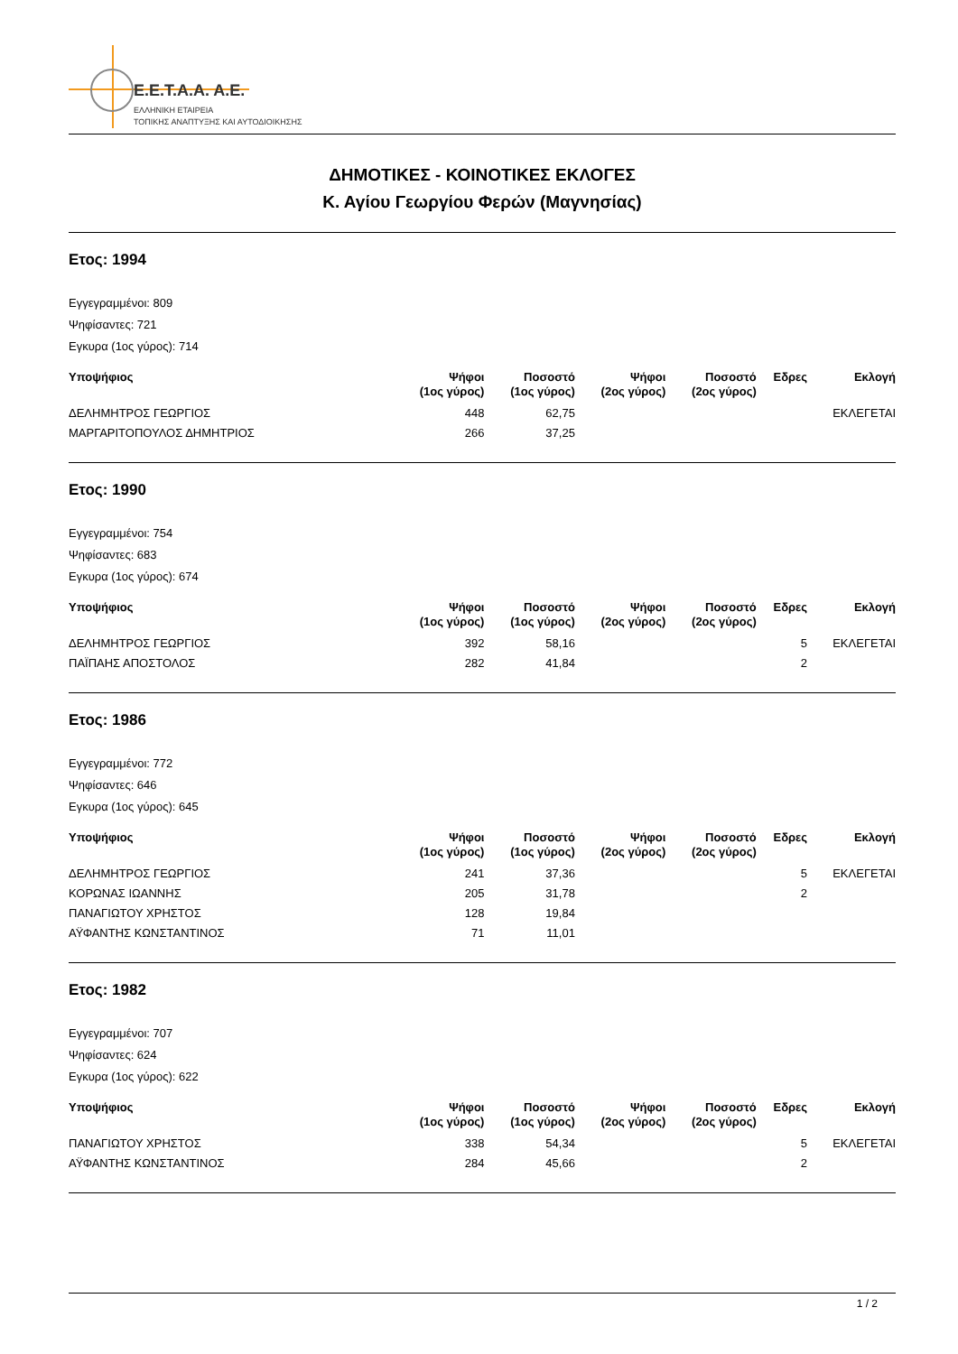E.E.T.A.A. A.E.
ΕΛΛΗΝΙΚΗ ΕΤΑΙΡΕΙΑ
ΤΟΠΙΚΗΣ ΑΝΑΠΤΥΞΗΣ ΚΑΙ ΑΥΤΟΔΙΟΙΚΗΣΗΣ
ΔΗΜΟΤΙΚΕΣ - ΚΟΙΝΟΤΙΚΕΣ ΕΚΛΟΓΕΣ
Κ. Αγίου Γεωργίου Φερών (Μαγνησίας)
Ετος: 1994
Εγγεγραμμένοι: 809
Ψηφίσαντες: 721
Εγκυρα (1ος γύρος): 714
| Υποψήφιος | Ψήφοι (1ος γύρος) | Ποσοστό (1ος γύρος) | Ψήφοι (2ος γύρος) | Ποσοστό (2ος γύρος) | Εδρες | Εκλογή |
| --- | --- | --- | --- | --- | --- | --- |
| ΔΕΛΗΜΗΤΡΟΣ ΓΕΩΡΓΙΟΣ | 448 | 62,75 | | | | ΕΚΛΕΓΕΤΑΙ |
| ΜΑΡΓΑΡΙΤΟΠΟΥΛΟΣ ΔΗΜΗΤΡΙΟΣ | 266 | 37,25 | | | | |
Ετος: 1990
Εγγεγραμμένοι: 754
Ψηφίσαντες: 683
Εγκυρα (1ος γύρος): 674
| Υποψήφιος | Ψήφοι (1ος γύρος) | Ποσοστό (1ος γύρος) | Ψήφοι (2ος γύρος) | Ποσοστό (2ος γύρος) | Εδρες | Εκλογή |
| --- | --- | --- | --- | --- | --- | --- |
| ΔΕΛΗΜΗΤΡΟΣ ΓΕΩΡΓΙΟΣ | 392 | 58,16 | | | 5 | ΕΚΛΕΓΕΤΑΙ |
| ΠΑΪΠΑΗΣ ΑΠΟΣΤΟΛΟΣ | 282 | 41,84 | | | 2 | |
Ετος: 1986
Εγγεγραμμένοι: 772
Ψηφίσαντες: 646
Εγκυρα (1ος γύρος): 645
| Υποψήφιος | Ψήφοι (1ος γύρος) | Ποσοστό (1ος γύρος) | Ψήφοι (2ος γύρος) | Ποσοστό (2ος γύρος) | Εδρες | Εκλογή |
| --- | --- | --- | --- | --- | --- | --- |
| ΔΕΛΗΜΗΤΡΟΣ ΓΕΩΡΓΙΟΣ | 241 | 37,36 | | | 5 | ΕΚΛΕΓΕΤΑΙ |
| ΚΟΡΩΝΑΣ ΙΩΑΝΝΗΣ | 205 | 31,78 | | | 2 | |
| ΠΑΝΑΓΙΩΤΟΥ ΧΡΗΣΤΟΣ | 128 | 19,84 | | | | |
| ΑΫΦΑΝΤΗΣ ΚΩΝΣΤΑΝΤΙΝΟΣ | 71 | 11,01 | | | | |
Ετος: 1982
Εγγεγραμμένοι: 707
Ψηφίσαντες: 624
Εγκυρα (1ος γύρος): 622
| Υποψήφιος | Ψήφοι (1ος γύρος) | Ποσοστό (1ος γύρος) | Ψήφοι (2ος γύρος) | Ποσοστό (2ος γύρος) | Εδρες | Εκλογή |
| --- | --- | --- | --- | --- | --- | --- |
| ΠΑΝΑΓΙΩΤΟΥ ΧΡΗΣΤΟΣ | 338 | 54,34 | | | 5 | ΕΚΛΕΓΕΤΑΙ |
| ΑΫΦΑΝΤΗΣ ΚΩΝΣΤΑΝΤΙΝΟΣ | 284 | 45,66 | | | 2 | |
1 / 2